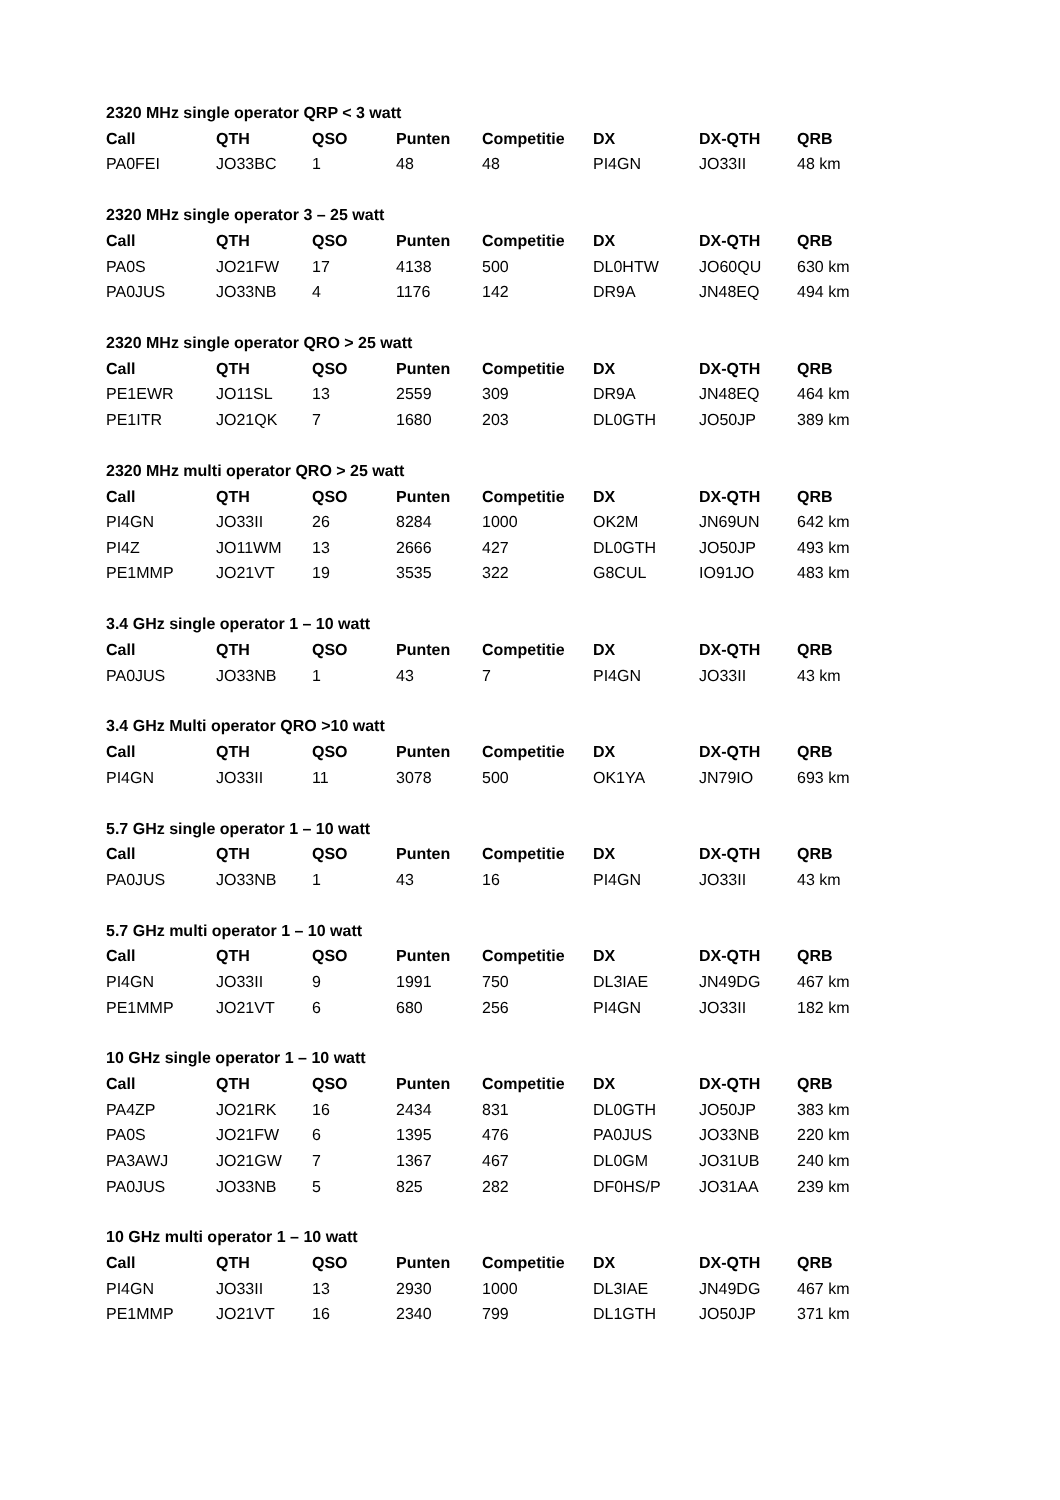| 2320 MHz single operator QRP < 3 watt | | | | | | | |
| Call | QTH | QSO | Punten | Competitie | DX | DX-QTH | QRB |
| PA0FEI | JO33BC | 1 | 48 | 48 | PI4GN | JO33II | 48 km |
| 2320 MHz single operator 3 – 25 watt | | | | | | | |
| Call | QTH | QSO | Punten | Competitie | DX | DX-QTH | QRB |
| PA0S | JO21FW | 17 | 4138 | 500 | DL0HTW | JO60QU | 630 km |
| PA0JUS | JO33NB | 4 | 1176 | 142 | DR9A | JN48EQ | 494 km |
| 2320 MHz single operator QRO > 25 watt | | | | | | | |
| Call | QTH | QSO | Punten | Competitie | DX | DX-QTH | QRB |
| PE1EWR | JO11SL | 13 | 2559 | 309 | DR9A | JN48EQ | 464 km |
| PE1ITR | JO21QK | 7 | 1680 | 203 | DL0GTH | JO50JP | 389 km |
| 2320 MHz multi operator QRO > 25 watt | | | | | | | |
| Call | QTH | QSO | Punten | Competitie | DX | DX-QTH | QRB |
| PI4GN | JO33II | 26 | 8284 | 1000 | OK2M | JN69UN | 642 km |
| PI4Z | JO11WM | 13 | 2666 | 427 | DL0GTH | JO50JP | 493 km |
| PE1MMP | JO21VT | 19 | 3535 | 322 | G8CUL | IO91JO | 483 km |
| 3.4 GHz single operator 1 – 10 watt | | | | | | | |
| Call | QTH | QSO | Punten | Competitie | DX | DX-QTH | QRB |
| PA0JUS | JO33NB | 1 | 43 | 7 | PI4GN | JO33II | 43 km |
| 3.4 GHz Multi operator QRO >10 watt | | | | | | | |
| Call | QTH | QSO | Punten | Competitie | DX | DX-QTH | QRB |
| PI4GN | JO33II | 11 | 3078 | 500 | OK1YA | JN79IO | 693 km |
| 5.7 GHz single operator 1 – 10 watt | | | | | | | |
| Call | QTH | QSO | Punten | Competitie | DX | DX-QTH | QRB |
| PA0JUS | JO33NB | 1 | 43 | 16 | PI4GN | JO33II | 43 km |
| 5.7 GHz multi operator 1 – 10 watt | | | | | | | |
| Call | QTH | QSO | Punten | Competitie | DX | DX-QTH | QRB |
| PI4GN | JO33II | 9 | 1991 | 750 | DL3IAE | JN49DG | 467 km |
| PE1MMP | JO21VT | 6 | 680 | 256 | PI4GN | JO33II | 182 km |
| 10 GHz single operator 1 – 10 watt | | | | | | | |
| Call | QTH | QSO | Punten | Competitie | DX | DX-QTH | QRB |
| PA4ZP | JO21RK | 16 | 2434 | 831 | DL0GTH | JO50JP | 383 km |
| PA0S | JO21FW | 6 | 1395 | 476 | PA0JUS | JO33NB | 220 km |
| PA3AWJ | JO21GW | 7 | 1367 | 467 | DL0GM | JO31UB | 240 km |
| PA0JUS | JO33NB | 5 | 825 | 282 | DF0HS/P | JO31AA | 239 km |
| 10 GHz multi operator 1 – 10 watt | | | | | | | |
| Call | QTH | QSO | Punten | Competitie | DX | DX-QTH | QRB |
| PI4GN | JO33II | 13 | 2930 | 1000 | DL3IAE | JN49DG | 467 km |
| PE1MMP | JO21VT | 16 | 2340 | 799 | DL1GTH | JO50JP | 371 km |